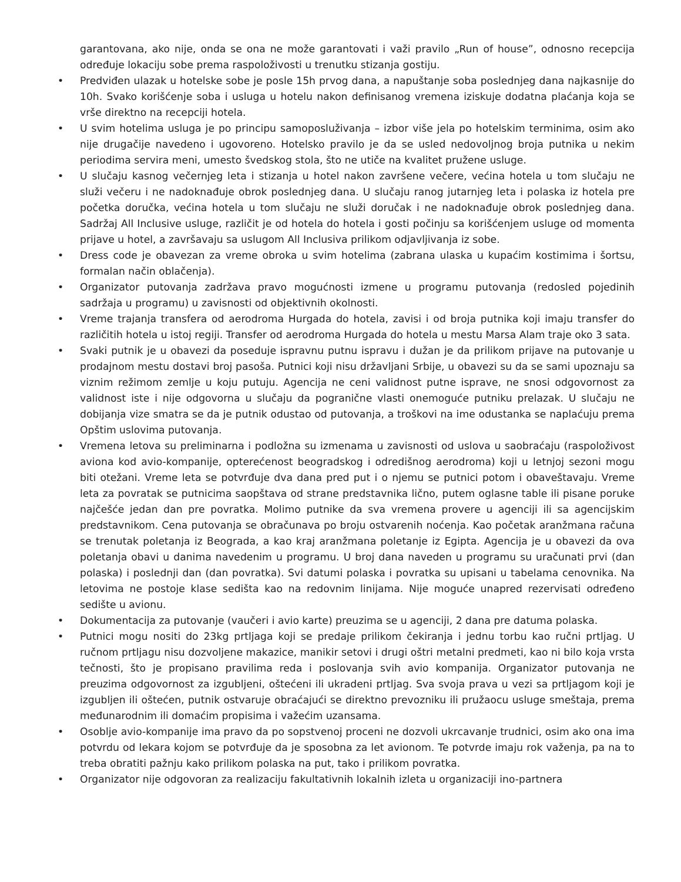garantovana, ako nije, onda se ona ne može garantovati i važi pravilo „Run of house”, odnosno recepcija određuje lokaciju sobe prema raspoloživosti u trenutku stizanja gostiju.
• Predviđen ulazak u hotelske sobe je posle 15h prvog dana, a napuštanje soba poslednjeg dana najkasnije do 10h. Svako korišćenje soba i usluga u hotelu nakon definisanog vremena iziskuje dodatna plaćanja koja se vrše direktno na recepciji hotela.
• U svim hotelima usluga je po principu samoposluživanja – izbor više jela po hotelskim terminima, osim ako nije drugačije navedeno i ugovoreno. Hotelsko pravilo je da se usled nedovoljnog broja putnika u nekim periodima servira meni, umesto švedskog stola, što ne utiče na kvalitet pružene usluge.
• U slučaju kasnog večernjeg leta i stizanja u hotel nakon završene večere, većina hotela u tom slučaju ne služi večeru i ne nadoknađuje obrok poslednjeg dana. U slučaju ranog jutarnjeg leta i polaska iz hotela pre početka doručka, većina hotela u tom slučaju ne služi doručak i ne nadoknađuje obrok poslednjeg dana. Sadržaj All Inclusive usluge, različit je od hotela do hotela i gosti počinju sa korišćenjem usluge od momenta prijave u hotel, a završavaju sa uslugom All Inclusiva prilikom odjavljivanja iz sobe.
• Dress code je obavezan za vreme obroka u svim hotelima (zabrana ulaska u kupaćim kostimima i šortsu, formalan način oblačenja).
• Organizator putovanja zadržava pravo mogućnosti izmene u programu putovanja (redosled pojedinih sadržaja u programu) u zavisnosti od objektivnih okolnosti.
• Vreme trajanja transfera od aerodroma Hurgada do hotela, zavisi i od broja putnika koji imaju transfer do različitih hotela u istoj regiji. Transfer od aerodroma Hurgada do hotela u mestu Marsa Alam traje oko 3 sata.
• Svaki putnik je u obavezi da poseduje ispravnu putnu ispravu i dužan je da prilikom prijave na putovanje u prodajnom mestu dostavi broj pasoša. Putnici koji nisu državljani Srbije, u obavezi su da se sami upoznaju sa viznim režimom zemlje u koju putuju. Agencija ne ceni validnost putne isprave, ne snosi odgovornost za validnost iste i nije odgovorna u slučaju da pogranične vlasti onemoguće putniku prelazak. U slučaju ne dobijanja vize smatra se da je putnik odustao od putovanja, a troškovi na ime odustanka se naplaćuju prema Opštim uslovima putovanja.
• Vremena letova su preliminarna i podložna su izmenama u zavisnosti od uslova u saobraćaju (raspoloživost aviona kod avio-kompanije, opterećenost beogradskog i odredišnog aerodroma) koji u letnjoj sezoni mogu biti otežani. Vreme leta se potvrđuje dva dana pred put i o njemu se putnici potom i obaveštavaju. Vreme leta za povratak se putnicima saopštava od strane predstavnika lično, putem oglasne table ili pisane poruke najčešće jedan dan pre povratka. Molimo putnike da sva vremena provere u agenciji ili sa agencijskim predstavnikom. Cena putovanja se obračunava po broju ostvarenih noćenja. Kao početak aranžmana računa se trenutak poletanja iz Beograda, a kao kraj aranžmana poletanje iz Egipta. Agencija je u obavezi da ova poletanja obavi u danima navedenim u programu. U broj dana naveden u programu su uračunati prvi (dan polaska) i poslednji dan (dan povratka). Svi datumi polaska i povratka su upisani u tabelama cenovnika. Na letovima ne postoje klase sedišta kao na redovnim linijama. Nije moguće unapred rezervisati određeno sedište u avionu.
• Dokumentacija za putovanje (vaučeri i avio karte) preuzima se u agenciji, 2 dana pre datuma polaska.
• Putnici mogu nositi do 23kg prtljaga koji se predaje prilikom čekiranja i jednu torbu kao ručni prtljag. U ručnom prtljagu nisu dozvoljene makazice, manikir setovi i drugi oštri metalni predmeti, kao ni bilo koja vrsta tečnosti, što je propisano pravilima reda i poslovanja svih avio kompanija. Organizator putovanja ne preuzima odgovornost za izgubljeni, oštećeni ili ukradeni prtljag. Sva svoja prava u vezi sa prtljagom koji je izgubljen ili oštećen, putnik ostvaruje obraćajući se direktno prevozniku ili pružaocu usluge smeštaja, prema međunarodnim ili domaćim propisima i važećim uzansama.
• Osoblje avio-kompanije ima pravo da po sopstvenoj proceni ne dozvoli ukrcavanje trudnici, osim ako ona ima potvrdu od lekara kojom se potvrđuje da je sposobna za let avionom. Te potvrde imaju rok važenja, pa na to treba obratiti pažnju kako prilikom polaska na put, tako i prilikom povratka.
• Organizator nije odgovoran za realizaciju fakultativnih lokalnih izleta u organizaciji ino-partnera